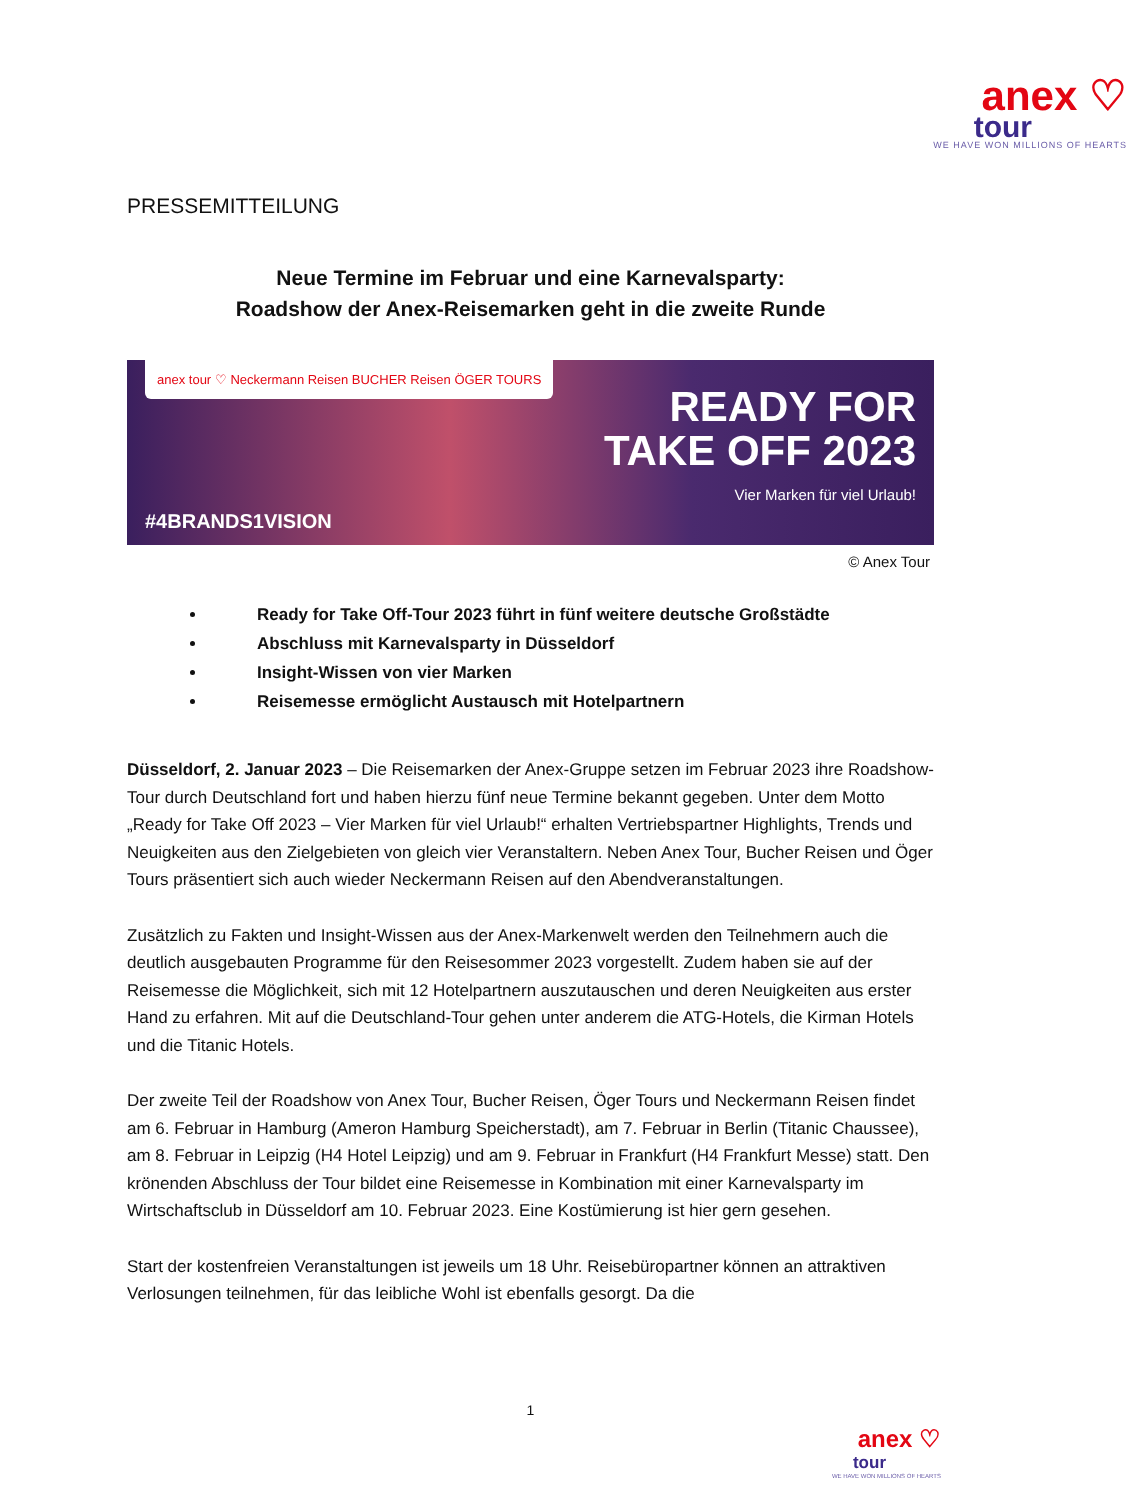anex ♡
tour
WE HAVE WON MILLIONS OF HEARTS
PRESSEMITTEILUNG
Neue Termine im Februar und eine Karnevalsparty:
Roadshow der Anex-Reisemarken geht in die zweite Runde
anex tour ♡ Neckermann Reisen BUCHER Reisen ÖGER TOURS
READY FOR
TAKE OFF 2023
Vier Marken für viel Urlaub!
#4BRANDS1VISION
© Anex Tour
Ready for Take Off-Tour 2023 führt in fünf weitere deutsche Großstädte
Abschluss mit Karnevalsparty in Düsseldorf
Insight-Wissen von vier Marken
Reisemesse ermöglicht Austausch mit Hotelpartnern
Düsseldorf, 2. Januar 2023 – Die Reisemarken der Anex-Gruppe setzen im Februar 2023 ihre Roadshow-Tour durch Deutschland fort und haben hierzu fünf neue Termine bekannt gegeben. Unter dem Motto „Ready for Take Off 2023 – Vier Marken für viel Urlaub!“ erhalten Vertriebspartner Highlights, Trends und Neuigkeiten aus den Zielgebieten von gleich vier Veranstaltern. Neben Anex Tour, Bucher Reisen und Öger Tours präsentiert sich auch wieder Neckermann Reisen auf den Abendveranstaltungen.
Zusätzlich zu Fakten und Insight-Wissen aus der Anex-Markenwelt werden den Teilnehmern auch die deutlich ausgebauten Programme für den Reisesommer 2023 vorgestellt. Zudem haben sie auf der Reisemesse die Möglichkeit, sich mit 12 Hotelpartnern auszutauschen und deren Neuigkeiten aus erster Hand zu erfahren. Mit auf die Deutschland-Tour gehen unter anderem die ATG-Hotels, die Kirman Hotels und die Titanic Hotels.
Der zweite Teil der Roadshow von Anex Tour, Bucher Reisen, Öger Tours und Neckermann Reisen findet am 6. Februar in Hamburg (Ameron Hamburg Speicherstadt), am 7. Februar in Berlin (Titanic Chaussee), am 8. Februar in Leipzig (H4 Hotel Leipzig) und am 9. Februar in Frankfurt (H4 Frankfurt Messe) statt. Den krönenden Abschluss der Tour bildet eine Reisemesse in Kombination mit einer Karnevalsparty im Wirtschaftsclub in Düsseldorf am 10. Februar 2023. Eine Kostümierung ist hier gern gesehen.
Start der kostenfreien Veranstaltungen ist jeweils um 18 Uhr. Reisebüropartner können an attraktiven Verlosungen teilnehmen, für das leibliche Wohl ist ebenfalls gesorgt. Da die
1
anex ♡
tour
WE HAVE WON MILLIONS OF HEARTS